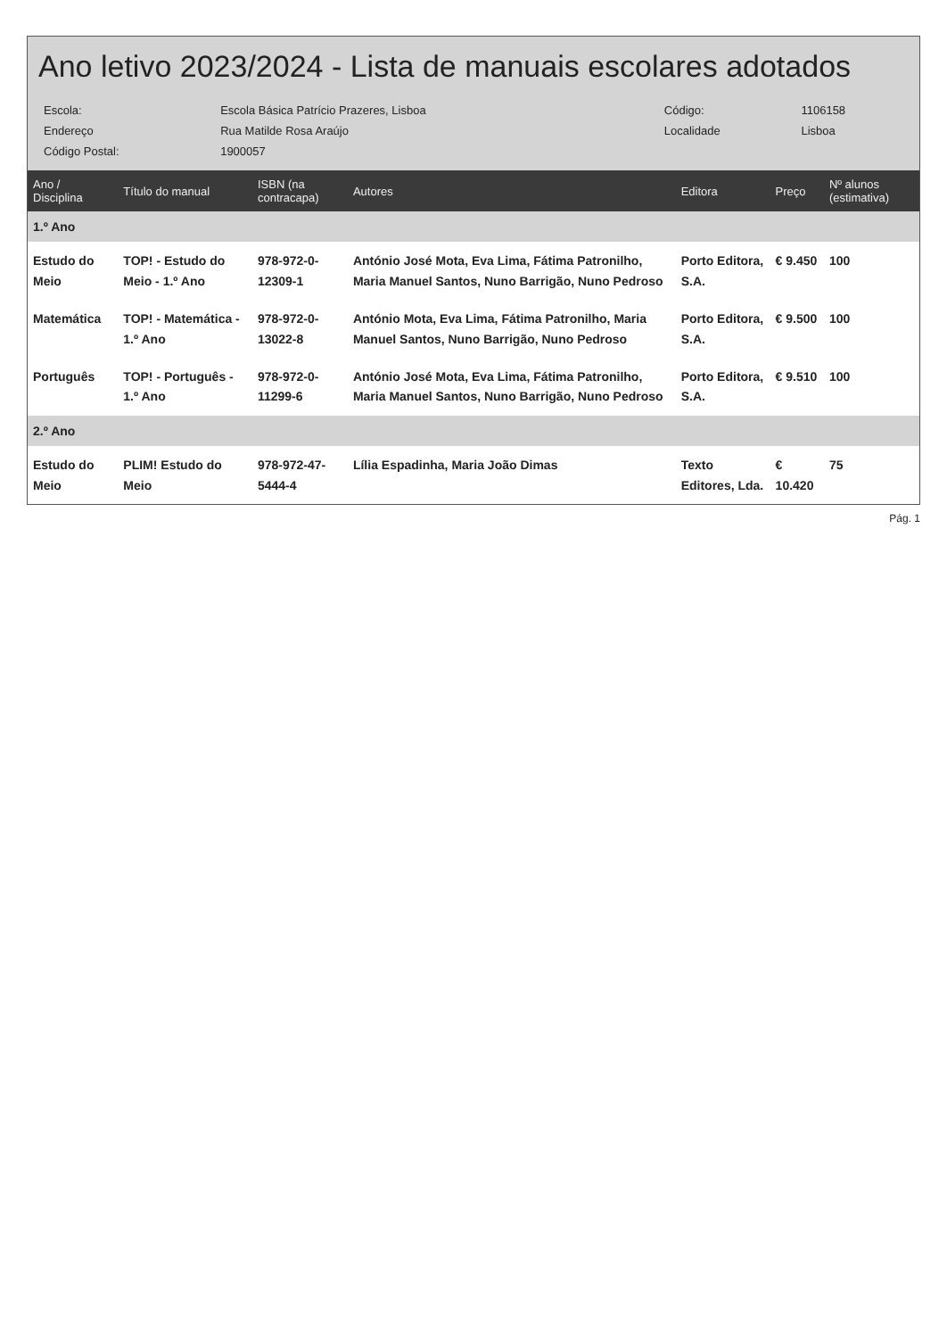Ano letivo 2023/2024 - Lista de manuais escolares adotados
| Escola: | Escola Básica Patrício Prazeres, Lisboa | Código: | 1106158 |
| Endereço | Rua Matilde Rosa Araújo | Localidade | Lisboa |
| Código Postal: | 1900057 | | |
| Ano / Disciplina | Título do manual | ISBN (na contracapa) | Autores | Editora | Preço | Nº alunos (estimativa) |
| --- | --- | --- | --- | --- | --- | --- |
| 1.º Ano | | | | | | |
| Estudo do Meio | TOP! - Estudo do Meio - 1.º Ano | 978-972-0-12309-1 | António José Mota, Eva Lima, Fátima Patronilho, Maria Manuel Santos, Nuno Barrigão, Nuno Pedroso | Porto Editora, S.A. | € 9.450 | 100 |
| Matemática | TOP! - Matemática - 1.º Ano | 978-972-0-13022-8 | António Mota, Eva Lima, Fátima Patronilho, Maria Manuel Santos, Nuno Barrigão, Nuno Pedroso | Porto Editora, S.A. | € 9.500 | 100 |
| Português | TOP! - Português - 1.º Ano | 978-972-0-11299-6 | António José Mota, Eva Lima, Fátima Patronilho, Maria Manuel Santos, Nuno Barrigão, Nuno Pedroso | Porto Editora, S.A. | € 9.510 | 100 |
| 2.º Ano | | | | | | |
| Estudo do Meio | PLIM! Estudo do Meio | 978-972-47-5444-4 | Lília Espadinha, Maria João Dimas | Texto Editores, Lda. | € 10.420 | 75 |
Pág. 1